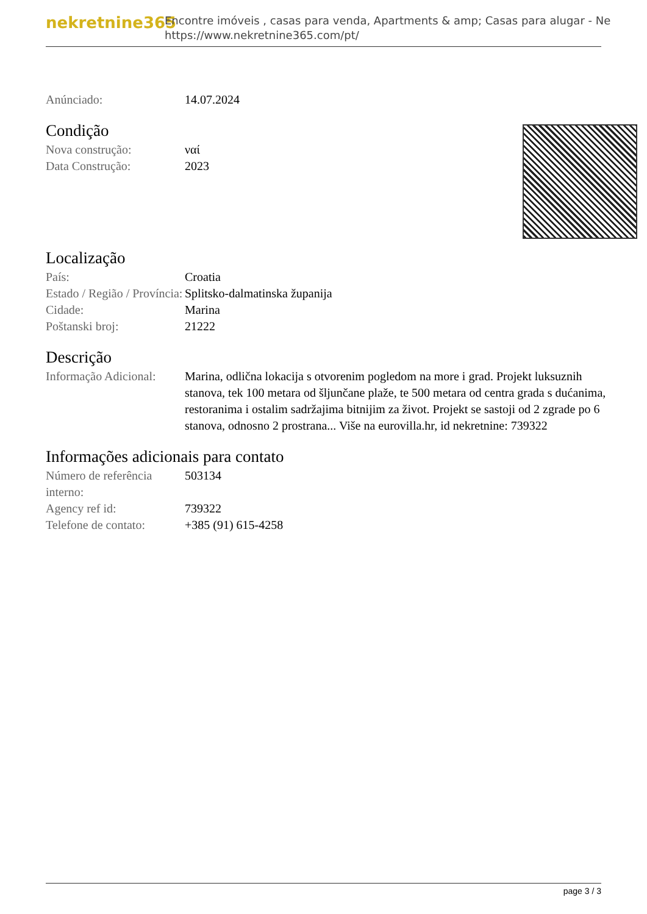nekretnine365
Encontre imóveis , casas para venda, Apartments & amp; Casas para alugar - Ne
https://www.nekretnine365.com/pt/
| Anúnciado: | 14.07.2024 |
Condição
| Nova construção: | ναί |
| Data Construção: | 2023 |
Localização
| País: | Croatia |
| Estado / Região / Província: | Splitsko-dalmatinska županija |
| Cidade: | Marina |
| Poštanski broj: | 21222 |
Descrição
| Informação Adicional: | Marina, odlična lokacija s otvorenim pogledom na more i grad. Projekt luksuznih stanova, tek 100 metara od šljunčane plaže, te 500 metara od centra grada s dućanima, restoranima i ostalim sadržajima bitnijim za život. Projekt se sastoji od 2 zgrade po 6 stanova, odnosno 2 prostrana... Više na eurovilla.hr, id nekretnine: 739322 |
Informações adicionais para contato
| Número de referência interno: | 503134 |
| Agency ref id: | 739322 |
| Telefone de contato: | +385 (91) 615-4258 |
page 3 / 3